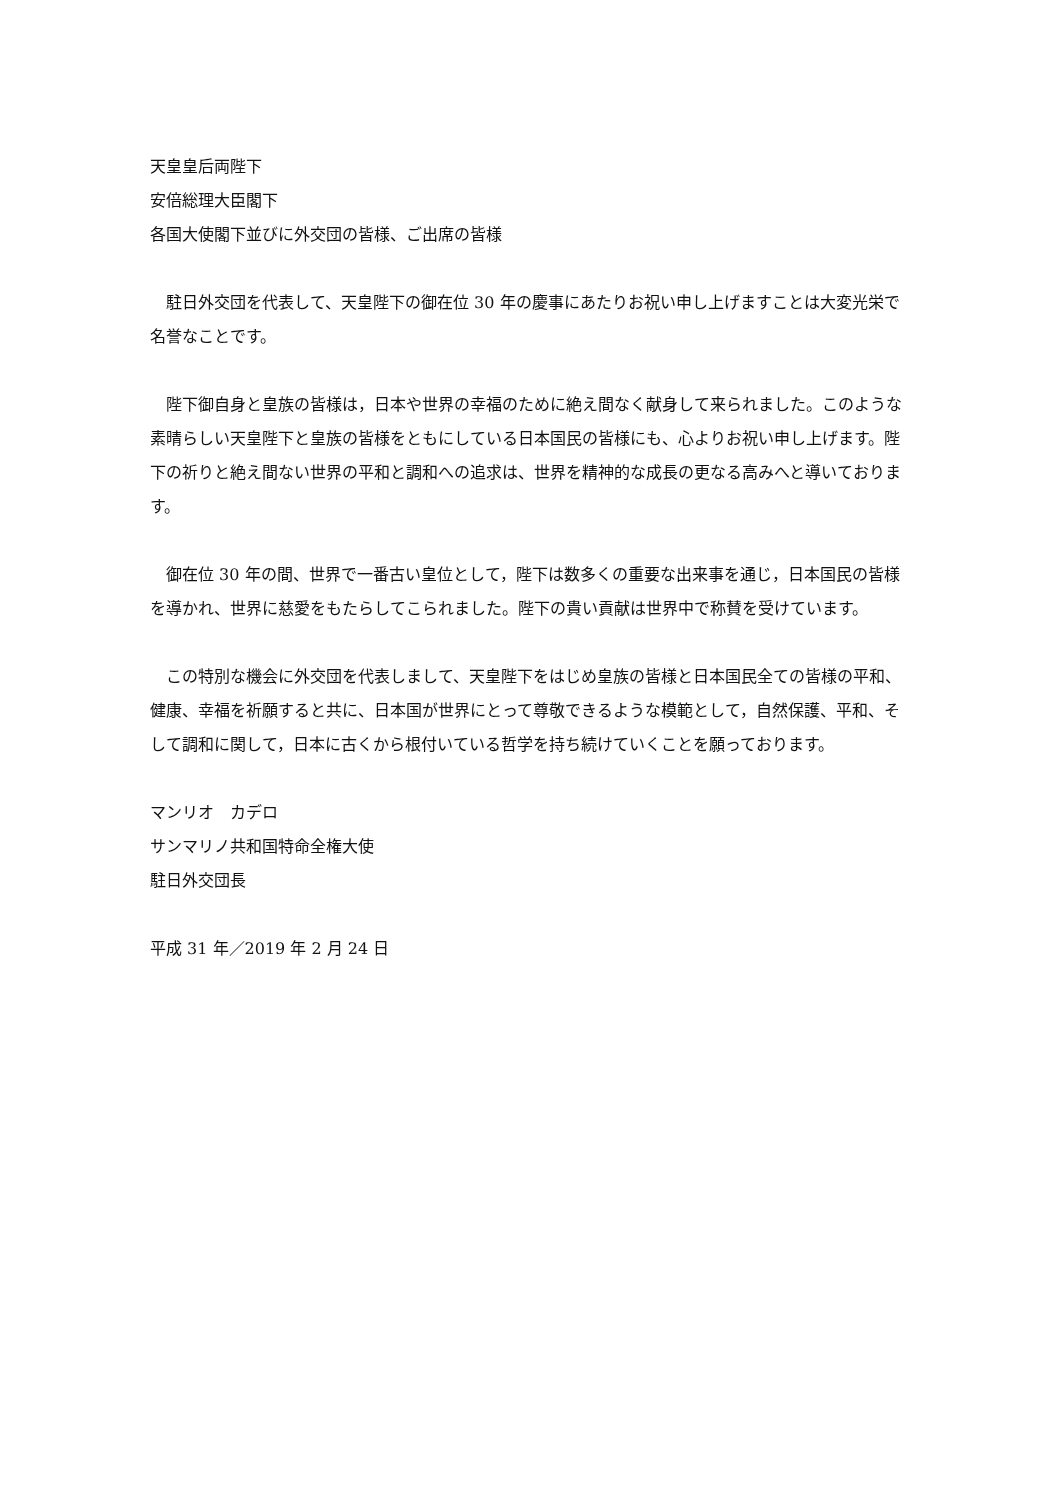天皇皇后両陛下
安倍総理大臣閣下
各国大使閣下並びに外交団の皆様、ご出席の皆様
駐日外交団を代表して、天皇陛下の御在位 30 年の慶事にあたりお祝い申し上げますことは大変光栄で名誉なことです。
陛下御自身と皇族の皆様は，日本や世界の幸福のために絶え間なく献身して来られました。このような素晴らしい天皇陛下と皇族の皆様をともにしている日本国民の皆様にも、心よりお祝い申し上げます。陛下の祈りと絶え間ない世界の平和と調和への追求は、世界を精神的な成長の更なる高みへと導いております。
御在位 30 年の間、世界で一番古い皇位として，陛下は数多くの重要な出来事を通じ，日本国民の皆様を導かれ、世界に慈愛をもたらしてこられました。陛下の貴い貢献は世界中で称賛を受けています。
この特別な機会に外交団を代表しまして、天皇陛下をはじめ皇族の皆様と日本国民全ての皆様の平和、健康、幸福を祈願すると共に、日本国が世界にとって尊敬できるような模範として，自然保護、平和、そして調和に関して，日本に古くから根付いている哲学を持ち続けていくことを願っております。
マンリオ　カデロ
サンマリノ共和国特命全権大使
駐日外交団長
平成 31 年／2019 年 2 月 24 日